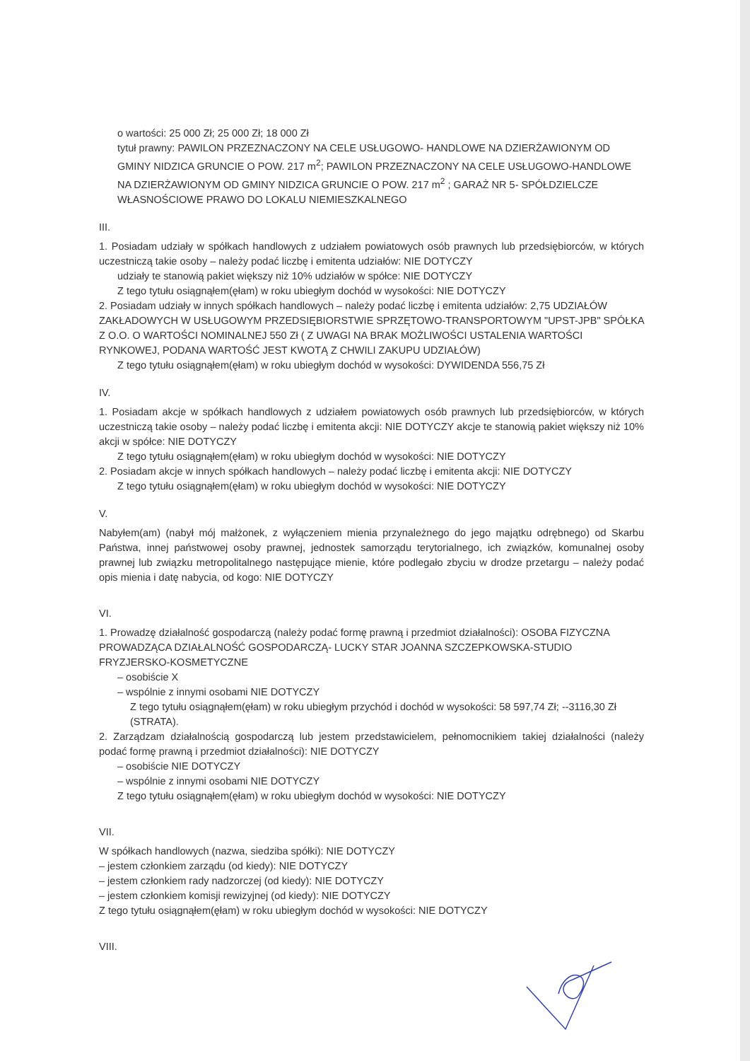o wartości: 25 000 Zł; 25 000 Zł; 18 000 Zł
tytuł prawny: PAWILON PRZEZNACZONY NA CELE USŁUGOWO- HANDLOWE NA DZIERŻAWIONYM OD GMINY NIDZICA GRUNCIE O POW. 217 m<sup>2</sup>; PAWILON PRZEZNACZONY NA CELE USŁUGOWO-HANDLOWE NA DZIERŻAWIONYM OD GMINY NIDZICA GRUNCIE O POW. 217 m<sup>2</sup> ; GARAŻ NR 5- SPÓŁDZIELCZE WŁASNOŚCIOWE PRAWO DO LOKALU NIEMIESZKALNEGO
III.
1. Posiadam udziały w spółkach handlowych z udziałem powiatowych osób prawnych lub przedsiębiorców, w których uczestniczą takie osoby – należy podać liczbę i emitenta udziałów: NIE DOTYCZY
udziały te stanowią pakiet większy niż 10% udziałów w spółce: NIE DOTYCZY
Z tego tytułu osiągnąłem(ęłam) w roku ubiegłym dochód w wysokości: NIE DOTYCZY
2. Posiadam udziały w innych spółkach handlowych – należy podać liczbę i emitenta udziałów: 2,75 UDZIAŁÓW ZAKŁADOWYCH W USŁUGOWYM PRZEDSIĘBIORSTWIE SPRZĘTOWO-TRANSPORTOWYM "UPST-JPB" SPÓŁKA Z O.O. O WARTOŚCI NOMINALNEJ 550 Zł ( Z UWAGI NA BRAK MOŻLIWOŚCI USTALENIA WARTOŚCI RYNKOWEJ, PODANA WARTOŚĆ JEST KWOTĄ Z CHWILI ZAKUPU UDZIAŁÓW)
Z tego tytułu osiągnąłem(ęłam) w roku ubiegłym dochód w wysokości: DYWIDENDA 556,75 Zł
IV.
1. Posiadam akcje w spółkach handlowych z udziałem powiatowych osób prawnych lub przedsiębiorców, w których uczestniczą takie osoby – należy podać liczbę i emitenta akcji: NIE DOTYCZY akcje te stanowią pakiet większy niż 10% akcji w spółce: NIE DOTYCZY
Z tego tytułu osiągnąłem(ęłam) w roku ubiegłym dochód w wysokości: NIE DOTYCZY
2. Posiadam akcje w innych spółkach handlowych – należy podać liczbę i emitenta akcji: NIE DOTYCZY
Z tego tytułu osiągnąłem(ęłam) w roku ubiegłym dochód w wysokości: NIE DOTYCZY
V.
Nabyłem(am) (nabył mój małżonek, z wyłączeniem mienia przynależnego do jego majątku odrębnego) od Skarbu Państwa, innej państwowej osoby prawnej, jednostek samorządu terytorialnego, ich związków, komunalnej osoby prawnej lub związku metropolitalnego następujące mienie, które podlegało zbyciu w drodze przetargu – należy podać opis mienia i datę nabycia, od kogo: NIE DOTYCZY
VI.
1. Prowadzę działalność gospodarczą (należy podać formę prawną i przedmiot działalności): OSOBA FIZYCZNA PROWADZĄCA DZIAŁALNOŚĆ GOSPODARCZĄ- LUCKY STAR JOANNA SZCZEPKOWSKA-STUDIO FRYZJERSKO-KOSMETYCZNE
– osobiście X
– wspólnie z innymi osobami NIE DOTYCZY
Z tego tytułu osiągnąłem(ęłam) w roku ubiegłym przychód i dochód w wysokości: 58 597,74 Zł; --3116,30 Zł (STRATA).
2. Zarządzam działalnością gospodarczą lub jestem przedstawicielem, pełnomocnikiem takiej działalności (należy podać formę prawną i przedmiot działalności): NIE DOTYCZY
– osobiście NIE DOTYCZY
– wspólnie z innymi osobami NIE DOTYCZY
Z tego tytułu osiągnąłem(ęłam) w roku ubiegłym dochód w wysokości: NIE DOTYCZY
VII.
W spółkach handlowych (nazwa, siedziba spółki): NIE DOTYCZY
– jestem członkiem zarządu (od kiedy): NIE DOTYCZY
– jestem członkiem rady nadzorczej (od kiedy): NIE DOTYCZY
– jestem członkiem komisji rewizyjnej (od kiedy): NIE DOTYCZY
Z tego tytułu osiągnąłem(ęłam) w roku ubiegłym dochód w wysokości: NIE DOTYCZY
VIII.